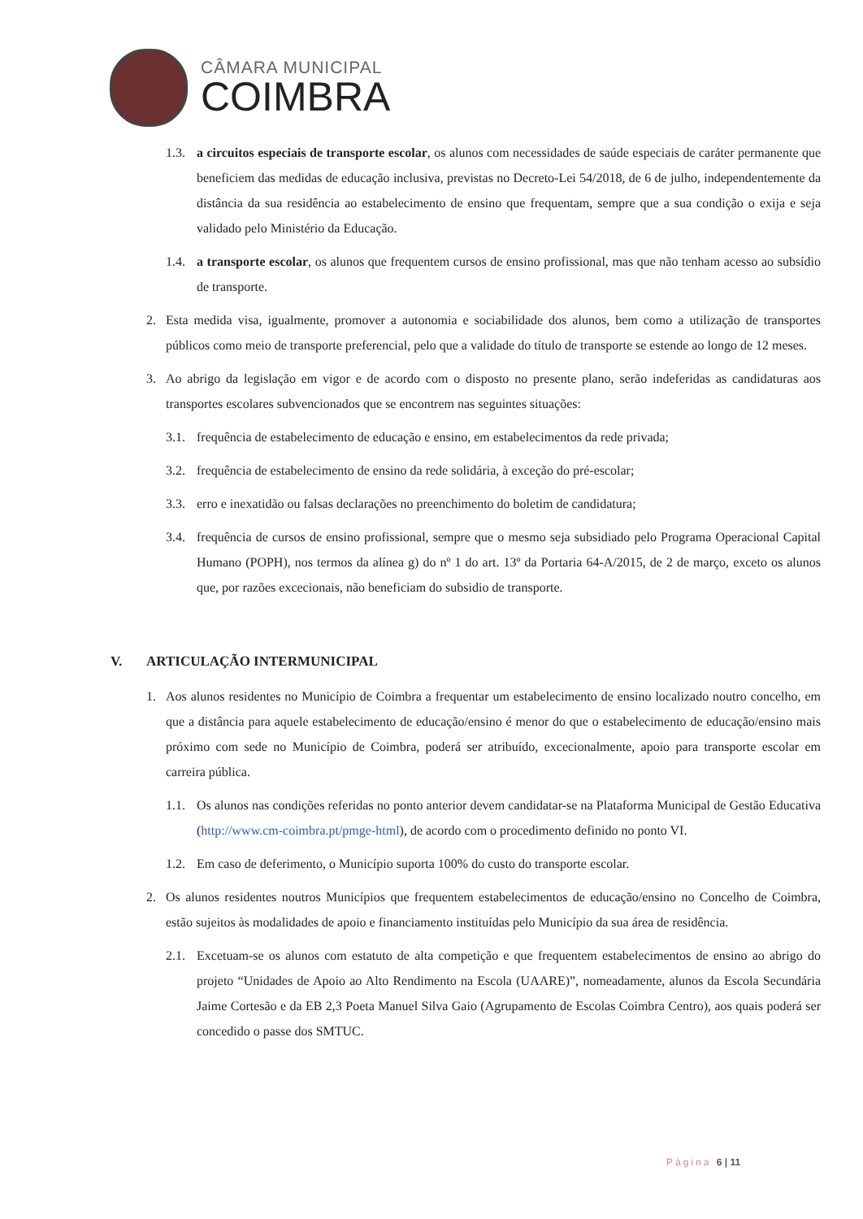CÂMARA MUNICIPAL
COIMBRA
1.3. a circuitos especiais de transporte escolar, os alunos com necessidades de saúde especiais de caráter permanente que beneficiem das medidas de educação inclusiva, previstas no Decreto-Lei 54/2018, de 6 de julho, independentemente da distância da sua residência ao estabelecimento de ensino que frequentam, sempre que a sua condição o exija e seja validado pelo Ministério da Educação.
1.4. a transporte escolar, os alunos que frequentem cursos de ensino profissional, mas que não tenham acesso ao subsídio de transporte.
2. Esta medida visa, igualmente, promover a autonomia e sociabilidade dos alunos, bem como a utilização de transportes públicos como meio de transporte preferencial, pelo que a validade do título de transporte se estende ao longo de 12 meses.
3. Ao abrigo da legislação em vigor e de acordo com o disposto no presente plano, serão indeferidas as candidaturas aos transportes escolares subvencionados que se encontrem nas seguintes situações:
3.1. frequência de estabelecimento de educação e ensino, em estabelecimentos da rede privada;
3.2. frequência de estabelecimento de ensino da rede solidária, à exceção do pré-escolar;
3.3. erro e inexatidão ou falsas declarações no preenchimento do boletim de candidatura;
3.4. frequência de cursos de ensino profissional, sempre que o mesmo seja subsidiado pelo Programa Operacional Capital Humano (POPH), nos termos da alínea g) do nº 1 do art. 13º da Portaria 64-A/2015, de 2 de março, exceto os alunos que, por razões excecionais, não beneficiam do subsidio de transporte.
V. ARTICULAÇÃO INTERMUNICIPAL
1. Aos alunos residentes no Município de Coimbra a frequentar um estabelecimento de ensino localizado noutro concelho, em que a distância para aquele estabelecimento de educação/ensino é menor do que o estabelecimento de educação/ensino mais próximo com sede no Município de Coimbra, poderá ser atribuído, excecionalmente, apoio para transporte escolar em carreira pública.
1.1. Os alunos nas condições referidas no ponto anterior devem candidatar-se na Plataforma Municipal de Gestão Educativa (http://www.cm-coimbra.pt/pmge-html), de acordo com o procedimento definido no ponto VI.
1.2. Em caso de deferimento, o Município suporta 100% do custo do transporte escolar.
2. Os alunos residentes noutros Municípios que frequentem estabelecimentos de educação/ensino no Concelho de Coimbra, estão sujeitos às modalidades de apoio e financiamento instituídas pelo Município da sua área de residência.
2.1. Excetuam-se os alunos com estatuto de alta competição e que frequentem estabelecimentos de ensino ao abrigo do projeto “Unidades de Apoio ao Alto Rendimento na Escola (UAARE)”, nomeadamente, alunos da Escola Secundária Jaime Cortesão e da EB 2,3 Poeta Manuel Silva Gaio (Agrupamento de Escolas Coimbra Centro), aos quais poderá ser concedido o passe dos SMTUC.
Página 6 | 11